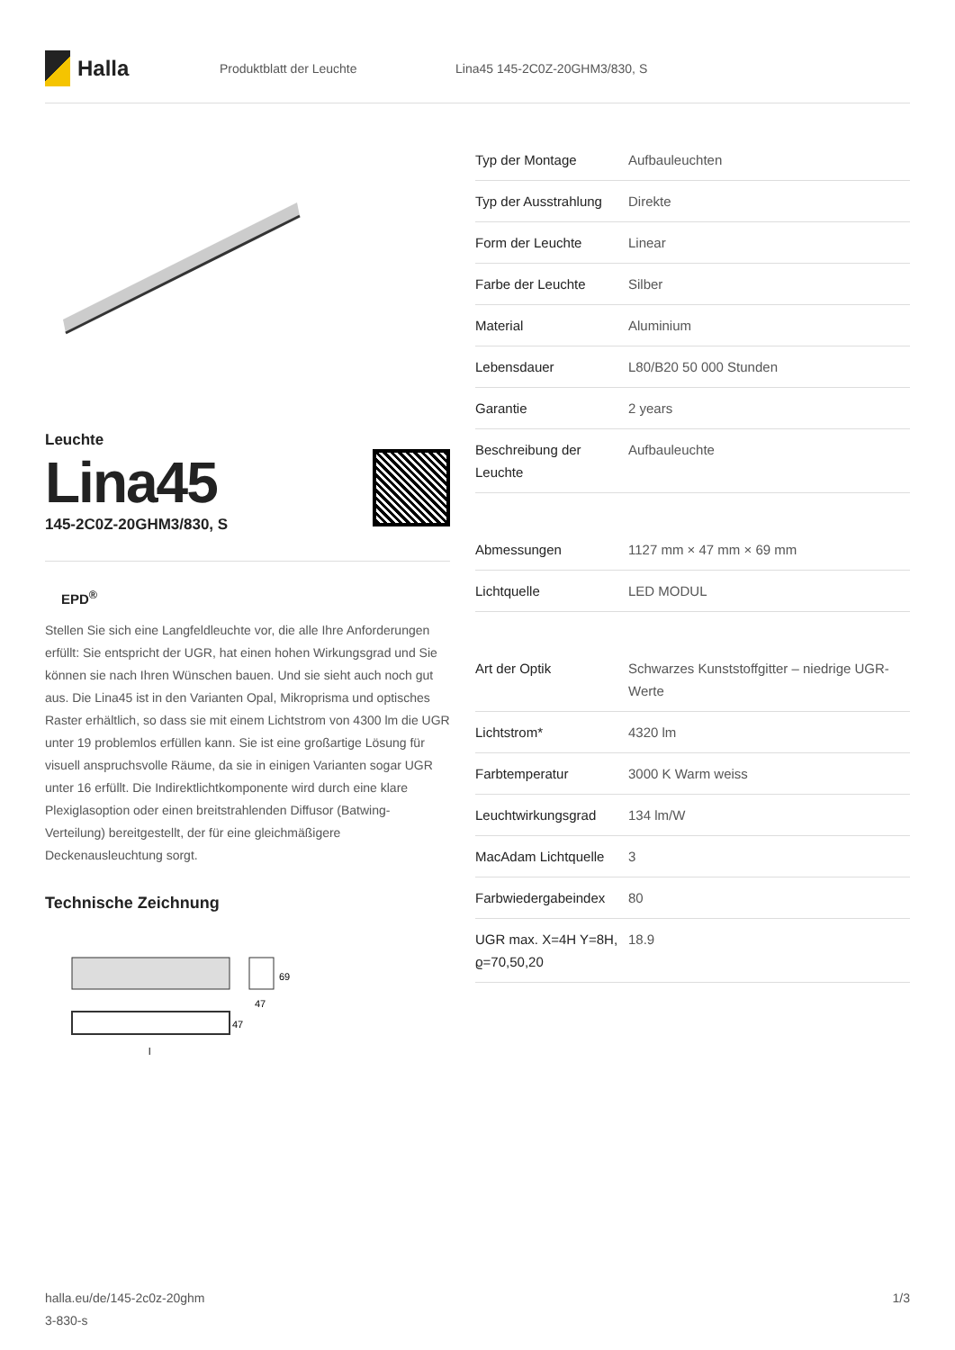Halla
Produktblatt der Leuchte Lina45 145-2C0Z-20GHM3/830, S
Leuchte
Lina45
145-2C0Z-20GHM3/830, S
EPD<sup>®</sup>
Stellen Sie sich eine Langfeldleuchte vor, die alle Ihre Anforderungen erfüllt: Sie entspricht der UGR, hat einen hohen Wirkungsgrad und Sie können sie nach Ihren Wünschen bauen. Und sie sieht auch noch gut aus. Die Lina45 ist in den Varianten Opal, Mikroprisma und optisches Raster erhältlich, so dass sie mit einem Lichtstrom von 4300 lm die UGR unter 19 problemlos erfüllen kann. Sie ist eine großartige Lösung für visuell anspruchsvolle Räume, da sie in einigen Varianten sogar UGR unter 16 erfüllt. Die Indirektlichtkomponente wird durch eine klare Plexiglasoption oder einen breitstrahlenden Diffusor (Batwing-Verteilung) bereitgestellt, der für eine gleichmäßigere Deckenausleuchtung sorgt.
Technische Zeichnung
69
47
47
l
| Typ der Montage | Aufbauleuchten |
| Typ der Ausstrahlung | Direkte |
| Form der Leuchte | Linear |
| Farbe der Leuchte | Silber |
| Material | Aluminium |
| Lebensdauer | L80/B20 50 000 Stunden |
| Garantie | 2 years |
| Beschreibung der Leuchte | Aufbauleuchte |
| Abmessungen | 1127 mm × 47 mm × 69 mm |
| Lichtquelle | LED MODUL |
| Art der Optik | Schwarzes Kunststoffgitter – niedrige UGR-Werte |
| Lichtstrom* | 4320 lm |
| Farbtemperatur | 3000 K Warm weiss |
| Leuchtwirkungsgrad | 134 lm/W |
| MacAdam Lichtquelle | 3 |
| Farbwiedergabeindex | 80 |
| UGR max. X=4H Y=8H, ϱ=70,50,20 | 18.9 |
halla.eu/de/145-2c0z-20ghm
3-830-s
1/3